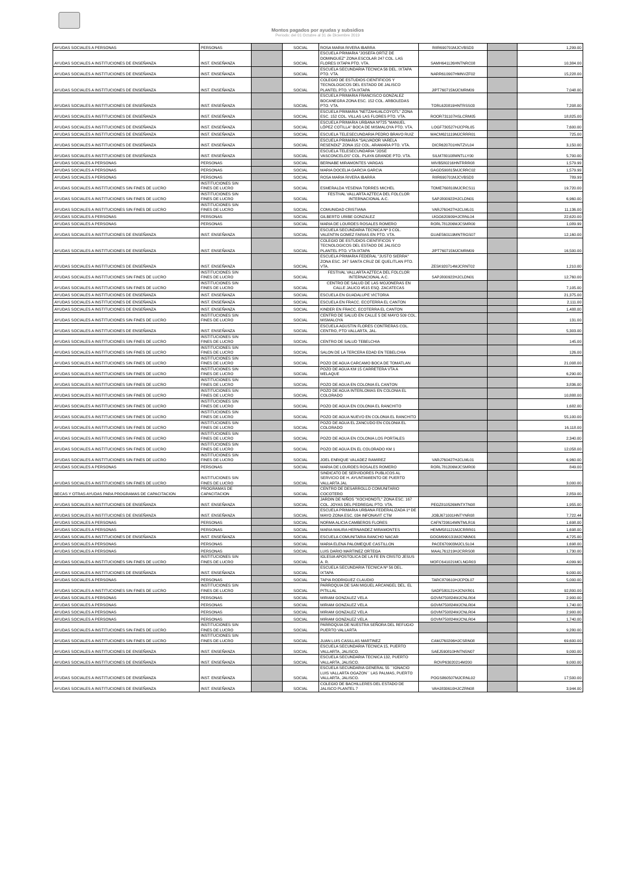Montos pagados por ayudas y subsidios
Periodo: del 01 Octubre al 31 de Diciembre 2019
| AYUDAS SOCIALES A PERSONAS | PERSONAS | | SOCIAL | ROSA MARIA RIVERA IBARRA | RIIR690701MJCVBSD3 | | 1,299.00 |
| AYUDAS SOCIALES A INSTITUCIONES DE ENSEÑANZA | INST. ENSEÑANZA | | SOCIAL | ESCUELA PRIMARIA "JOSEFA ORTIZ DE DOMINGUEZ" ZONA ESCOLAR 247 COL. LAS FLORES IXTAPA PTO. VTA. | SAMH641126HNTNRC08 | | 10,384.00 |
| AYUDAS SOCIALES A INSTITUCIONES DE ENSEÑANZA | INST. ENSEÑANZA | | SOCIAL | ESCUELA SECUNDARIA TECNICA 56 DEL. IXTAPA PTO. VTA. | NARR610907HMNVZF02 | | 15,228.00 |
| AYUDAS SOCIALES A INSTITUCIONES DE ENSEÑANZA | INST. ENSEÑANZA | | SOCIAL | COLEGIO DE ESTUDIOS CIENTIFICOS Y TECNOLOGICOS DEL ESTADO DE JALISCO PLANTEL PTO. VTA IXTAPA | JIPT760715MJCMRM09 | | 7,048.00 |
| AYUDAS SOCIALES A INSTITUCIONES DE ENSEÑANZA | INST. ENSEÑANZA | | SOCIAL | ESCUELA PRIMARIA FRANCISCO GONZALEZ BOCANEGRA ZONA ESC. 152 COL. ARBOLEDAS PTO. VTA. | TORL620819HNTRSS03 | | 7,208.00 |
| AYUDAS SOCIALES A INSTITUCIONES DE ENSEÑANZA | INST. ENSEÑANZA | | SOCIAL | ESCUELA PRIMARIA "NETZAHUALCOYOTL" ZONA ESC. 152 COL. VILLAS LAS FLORES PTO. VTA. | ROOR731107HSLCRM05 | | 18,825.00 |
| AYUDAS SOCIALES A INSTITUCIONES DE ENSEÑANZA | INST. ENSEÑANZA | | SOCIAL | ESCUELA PRIMARIA URBANA Nº725 "MANUEL LÓPEZ COTILLA" BOCA DE MISMALOYA PTO. VTA. | LOGF730527HJCPRL05 | | 7,600.00 |
| AYUDAS SOCIALES A INSTITUCIONES DE ENSEÑANZA | INST. ENSEÑANZA | | SOCIAL | ESCUELA TELESECUNDARIA PEDRO BRAVO RUIZ | MACM621119MJCRRR01 | | 725.00 |
| AYUDAS SOCIALES A INSTITUCIONES DE ENSEÑANZA | INST. ENSEÑANZA | | SOCIAL | ESCUELA PRIMARIA "SALVADOR VARELA RESENDIZ" ZONA 152 COL. ARAMARA PTO. VTA. | DICR620701HNTZVL04 | | 3,150.00 |
| AYUDAS SOCIALES A INSTITUCIONES DE ENSEÑANZA | INST. ENSEÑANZA | | SOCIAL | ESCUELA TELESECUNDARIA "JOSE VASCONCELOS" COL. PLAYA GRANDE PTO. VTA. | SILM780108MNTLLY00 | | 5,700.00 |
| AYUDAS SOCIALES A PERSONAS | PERSONAS | | SOCIAL | BERNABE MIRAMONTES VARGAS | MIVB580216HNTRRR08 | | 1,579.99 |
| AYUDAS SOCIALES A PERSONAS | PERSONAS | | SOCIAL | MARIA DOCELIA GARCIA GARCIA | GAGD590815MJCRRC02 | | 1,579.99 |
| AYUDAS SOCIALES A PERSONAS | PERSONAS | | SOCIAL | ROSA MARIA RIVERA IBARRA | RIIR690701MJCVBSD3 | | 789.99 |
| AYUDAS SOCIALES A INSTITUCIONES SIN FINES DE LUCRO | INSTITUCIONES SIN FINES DE LUCRO | | SOCIAL | ESMERALDA YESENIA TORRES MICHEL | TOME760810MJCRCS11 | | 19,720.00 |
| AYUDAS SOCIALES A INSTITUCIONES SIN FINES DE LUCRO | INSTITUCIONES SIN FINES DE LUCRO | | SOCIAL | FESTIVAL VALLARTA AZTECA DEL FOLCLOR INTERNACIONAL A.C. | SAPJ800922HJCLDN01 | | 6,960.00 |
| AYUDAS SOCIALES A INSTITUCIONES SIN FINES DE LUCRO | INSTITUCIONES SIN FINES DE LUCRO | | SOCIAL | COMUNIDAD CRISTIANA | VARJ760427HJCLML01 | | 11,136.00 |
| AYUDAS SOCIALES A PERSONAS | PERSONAS | | SOCIAL | GILBERTO URIBE GONZALEZ | UIGG620909HJCRNL04 | | 22,620.00 |
| AYUDAS SOCIALES A PERSONAS | PERSONAS | | SOCIAL | MARIA DE LOURDES ROSALES ROMERO | RORL781206MJCSMR00 | | 1,089.99 |
| AYUDAS SOCIALES A INSTITUCIONES DE ENSEÑANZA | INST. ENSEÑANZA | | SOCIAL | ESCUELA SECUNDARIA TECNICA Nº 3 COL. VALENTIN GOMEZ FARIAS EN PTO. VTA. | GUAE560119MNTRGS07 | | 12,160.00 |
| AYUDAS SOCIALES A INSTITUCIONES DE ENSEÑANZA | INST. ENSEÑANZA | | SOCIAL | COLEGIO DE ESTUDIOS CIENTIFICOS Y TECNOLOGICOS DEL ESTADO DE JALISCO PLANTEL PTO. VTA IXTAPA | JIPT760715MJCMRM09 | | 16,500.00 |
| AYUDAS SOCIALES A INSTITUCIONES DE ENSEÑANZA | INST. ENSEÑANZA | | SOCIAL | ESCUELA PRIMARIA FEDERAL "JUSTO SIERRA" ZONA ESC. 247 SANTA CRUZ DE QUELITLAN PTO. VTA. | ZESK920714MJCRNT02 | | 1,210.00 |
| AYUDAS SOCIALES A INSTITUCIONES SIN FINES DE LUCRO | INSTITUCIONES SIN FINES DE LUCRO | | SOCIAL | FESTIVAL VALLARTA AZTECA DEL FOLCLOR INTERNACIONAL A.C. | SAPJ800922HJCLDN01 | | 12,760.00 |
| AYUDAS SOCIALES A INSTITUCIONES SIN FINES DE LUCRO | INSTITUCIONES SIN FINES DE LUCRO | | SOCIAL | CENTRO DE SALUD DE LAS MOJONERAS EN CALLE JALICO #515 ESQ. ZACATECAS | | | 7,105.00 |
| AYUDAS SOCIALES A INSTITUCIONES DE ENSEÑANZA | INST. ENSEÑANZA | | SOCIAL | ESCUELA EN GUADALUPE VICTORIA | | | 21,375.00 |
| AYUDAS SOCIALES A INSTITUCIONES DE ENSEÑANZA | INST. ENSEÑANZA | | SOCIAL | ESCUELA EN FRACC. ECOTERRA EL CANTON | | | 2,111.00 |
| AYUDAS SOCIALES A INSTITUCIONES DE ENSEÑANZA | INST. ENSEÑANZA | | SOCIAL | KINDER EN FRACC. ECOTERRA EL CANTON | | | 1,488.00 |
| AYUDAS SOCIALES A INSTITUCIONES SIN FINES DE LUCRO | INSTITUCIONES SIN FINES DE LUCRO | | SOCIAL | CENTRO DE SALUD EN CALLE 5 DE MAYO 509 COL. MISMALOYA | | | 131.00 |
| AYUDAS SOCIALES A INSTITUCIONES DE ENSEÑANZA | INST. ENSEÑANZA | | SOCIAL | ESCUELA AGUSTIN FLORES CONTRERAS COL. CENTRO, PTO VALLARTA, JAL. | | | 5,303.00 |
| AYUDAS SOCIALES A INSTITUCIONES SIN FINES DE LUCRO | INSTITUCIONES SIN FINES DE LUCRO | | SOCIAL | CENTRO DE SALUD TEBELCHIA | | | 145.00 |
| AYUDAS SOCIALES A INSTITUCIONES SIN FINES DE LUCRO | INSTITUCIONES SIN FINES DE LUCRO | | SOCIAL | SALON DE LA TERCERA EDAD EN TEBELCHIA | | | 126.00 |
| AYUDAS SOCIALES A INSTITUCIONES SIN FINES DE LUCRO | INSTITUCIONES SIN FINES DE LUCRO | | SOCIAL | POZO DE AGUA CARCAMO BOCA DE TOMATLAN | | | 21,008.00 |
| AYUDAS SOCIALES A INSTITUCIONES SIN FINES DE LUCRO | INSTITUCIONES SIN FINES DE LUCRO | | SOCIAL | POZO DE AGUA KM 15 CARRETERA VTA A MELAQUE | | | 6,290.00 |
| AYUDAS SOCIALES A INSTITUCIONES SIN FINES DE LUCRO | INSTITUCIONES SIN FINES DE LUCRO | | SOCIAL | POZO DE AGUA EN COLONIA EL CANTON | | | 3,836.00 |
| AYUDAS SOCIALES A INSTITUCIONES SIN FINES DE LUCRO | INSTITUCIONES SIN FINES DE LUCRO | | SOCIAL | POZO DE AGUA INTERLOMAS EN COLONIA EL COLORADO | | | 10,888.00 |
| AYUDAS SOCIALES A INSTITUCIONES SIN FINES DE LUCRO | INSTITUCIONES SIN FINES DE LUCRO | | SOCIAL | POZO DE AGUA EN COLONIA EL RANCHITO | | | 1,682.00 |
| AYUDAS SOCIALES A INSTITUCIONES SIN FINES DE LUCRO | INSTITUCIONES SIN FINES DE LUCRO | | SOCIAL | POZO DE AGUA NUEVO EN COLONIA EL RANCHITO | | | 55,100.00 |
| AYUDAS SOCIALES A INSTITUCIONES SIN FINES DE LUCRO | INSTITUCIONES SIN FINES DE LUCRO | | SOCIAL | POZO DE AGUA EL ZANCUDO EN COLONIA EL COLORADO | | | 16,118.00 |
| AYUDAS SOCIALES A INSTITUCIONES SIN FINES DE LUCRO | INSTITUCIONES SIN FINES DE LUCRO | | SOCIAL | POZO DE AGUA EN COLONIA LOS PORTALES | | | 2,340.00 |
| AYUDAS SOCIALES A INSTITUCIONES SIN FINES DE LUCRO | INSTITUCIONES SIN FINES DE LUCRO | | SOCIAL | POZO DE AGUA EN EL COLORADO KM 1 | | | 12,058.00 |
| AYUDAS SOCIALES A INSTITUCIONES SIN FINES DE LUCRO | INSTITUCIONES SIN FINES DE LUCRO | | SOCIAL | JOEL ENRIQUE VALADEZ RAMIREZ | VARJ760427HJCLML01 | | 6,960.00 |
| AYUDAS SOCIALES A PERSONAS | PERSONAS | | SOCIAL | MARIA DE LOURDES ROSALES ROMERO | RORL781206MJCSMR00 | | 849.00 |
| AYUDAS SOCIALES A INSTITUCIONES SIN FINES DE LUCRO | INSTITUCIONES SIN FINES DE LUCRO | | SOCIAL | SINDICATO DE SERVIDORES PUBLICOS AL SERVICIO DE H. AYUNTAMIENTO DE PUERTO VALLARTA JAL | | | 3,000.00 |
| BECAS Y OTRAS AYUDAS PARA PROGRAMAS DE CAPACITACION | PROGRAMAS DE CAPACITACION | | SOCIAL | CENTRO DE DESARROLLO COMUNITARIO COCOTERO | | | 2,859.00 |
| AYUDAS SOCIALES A INSTITUCIONES DE ENSEÑANZA | INST. ENSEÑANZA | | SOCIAL | JARDIN DE NIÑOS "XOCHONOTL" ZONA ESC. 167 COL. JOYAS DEL PEDREGAL PTO. VTA. | PEGZ810526MNTXTN08 | | 1,955.00 |
| AYUDAS SOCIALES A INSTITUCIONES DE ENSEÑANZA | INST. ENSEÑANZA | | SOCIAL | ESCUELA PRIMARIA URBANA FEDERALIZADA 1º DE MAYO ZONA ESC. 034 INFONAVIT CTM | JOBJ671001HNTYNR08 | | 7,722.44 |
| AYUDAS SOCIALES A PERSONAS | PERSONAS | | SOCIAL | NORMA ALICIA CAMBEROS FLORES | CAFN720614MNTMLR16 | | 1,698.00 |
| AYUDAS SOCIALES A PERSONAS | PERSONAS | | SOCIAL | MARIA MAURA HERNANDEZ MIRAMONTES | HEMM581121MJCRRR01 | | 1,698.00 |
| AYUDAS SOCIALES A INSTITUCIONES DE ENSEÑANZA | INST. ENSEÑANZA | | SOCIAL | ESCUELA COMUNITARIA RANCHO NACAR | GOGM990131MJCNNN01 | | 4,725.00 |
| AYUDAS SOCIALES A PERSONAS | PERSONAS | | SOCIAL | MARIA ELENA PALOMEQUE CASTILLON | PACE670903MJCLSL04 | | 1,698.00 |
| AYUDAS SOCIALES A PERSONAS | PERSONAS | | SOCIAL | LUIS DARIO MARTINEZ ORTEGA | MAAL761219HJCRRS08 | | 1,730.00 |
| AYUDAS SOCIALES A INSTITUCIONES SIN FINES DE LUCRO | INSTITUCIONES SIN FINES DE LUCRO | | SOCIAL | IGLESIA APOSTOLICA DE LA FE EN CRISTO JESUS A. R. | MOFC641021MCLNGR03 | | 4,099.90 |
| AYUDAS SOCIALES A INSTITUCIONES DE ENSEÑANZA | INST. ENSEÑANZA | | SOCIAL | ESCUELA SECUNDARIA TECNICA Nº 56 DEL. IXTAPA | | | 9,000.00 |
| AYUDAS SOCIALES A PERSONAS | PERSONAS | | SOCIAL | TAPIA RODRIGUEZ CLAUDIO | TARC870610HJCPDL07 | | 5,000.00 |
| AYUDAS SOCIALES A INSTITUCIONES SIN FINES DE LUCRO | INSTITUCIONES SIN FINES DE LUCRO | | SOCIAL | PARROQUIA DE SAN MIGUEL ARCANGEL DEL. EL PITILLAL | SADF580121HJCNXR01 | | 92,800.00 |
| AYUDAS SOCIALES A PERSONAS | PERSONAS | | SOCIAL | MIRIAM GONZALEZ VELA | GOVM750824MJCNLR04 | | 2,900.00 |
| AYUDAS SOCIALES A PERSONAS | PERSONAS | | SOCIAL | MIRIAM GONZALEZ VELA | GOVM750824MJCNLR04 | | 1,740.00 |
| AYUDAS SOCIALES A PERSONAS | PERSONAS | | SOCIAL | MIRIAM GONZALEZ VELA | GOVM750824MJCNLR04 | | 2,900.00 |
| AYUDAS SOCIALES A PERSONAS | PERSONAS | | SOCIAL | MIRIAM GONZALEZ VELA | GOVM750824MJCNLR04 | | 1,740.00 |
| AYUDAS SOCIALES A INSTITUCIONES SIN FINES DE LUCRO | INSTITUCIONES SIN FINES DE LUCRO | | SOCIAL | PARROQUIA DE NUESTRA SEÑORA DEL REFUGIO PUERTO VALLARTA | | | 9,280.00 |
| AYUDAS SOCIALES A INSTITUCIONES SIN FINES DE LUCRO | INSTITUCIONES SIN FINES DE LUCRO | | SOCIAL | JUAN LUIS CASILLAS MARTINEZ | CAMJ760206HJCSRN08 | | 69,600.00 |
| AYUDAS SOCIALES A INSTITUCIONES DE ENSEÑANZA | INST. ENSEÑANZA | | SOCIAL | ESCUELA SECUNDARIA TECNICA 15, PUERTO VALLARTA, JALISCO. | SAEJ590810HNTNSN07 | | 9,000.00 |
| AYUDAS SOCIALES A INSTITUCIONES DE ENSEÑANZA | INST. ENSEÑANZA | | SOCIAL | ESCUELA SECUNDARIA TECNICA 132, PUERTO VALLARTA, JALISCO. | ROVP63020214M200 | | 9,000.00 |
| AYUDAS SOCIALES A INSTITUCIONES DE ENSEÑANZA | INST. ENSEÑANZA | | SOCIAL | ESCUELA SECUNDARIA GENERAL 55 ``IGNACIO LUIS VALLARTA OGAZON´´ LAS PALMAS, PUERTO VALLARTA, JALISCO. | POGS860507MJCRNL02 | | 17,500.00 |
| AYUDAS SOCIALES A INSTITUCIONES DE ENSEÑANZA | INST. ENSEÑANZA | | SOCIAL | COLEGIO DE BACHILLERES DEL ESTADO DE JALISCO PLANTEL 7 | VAHJ830610HJCZRN08 | | 3,944.00 |